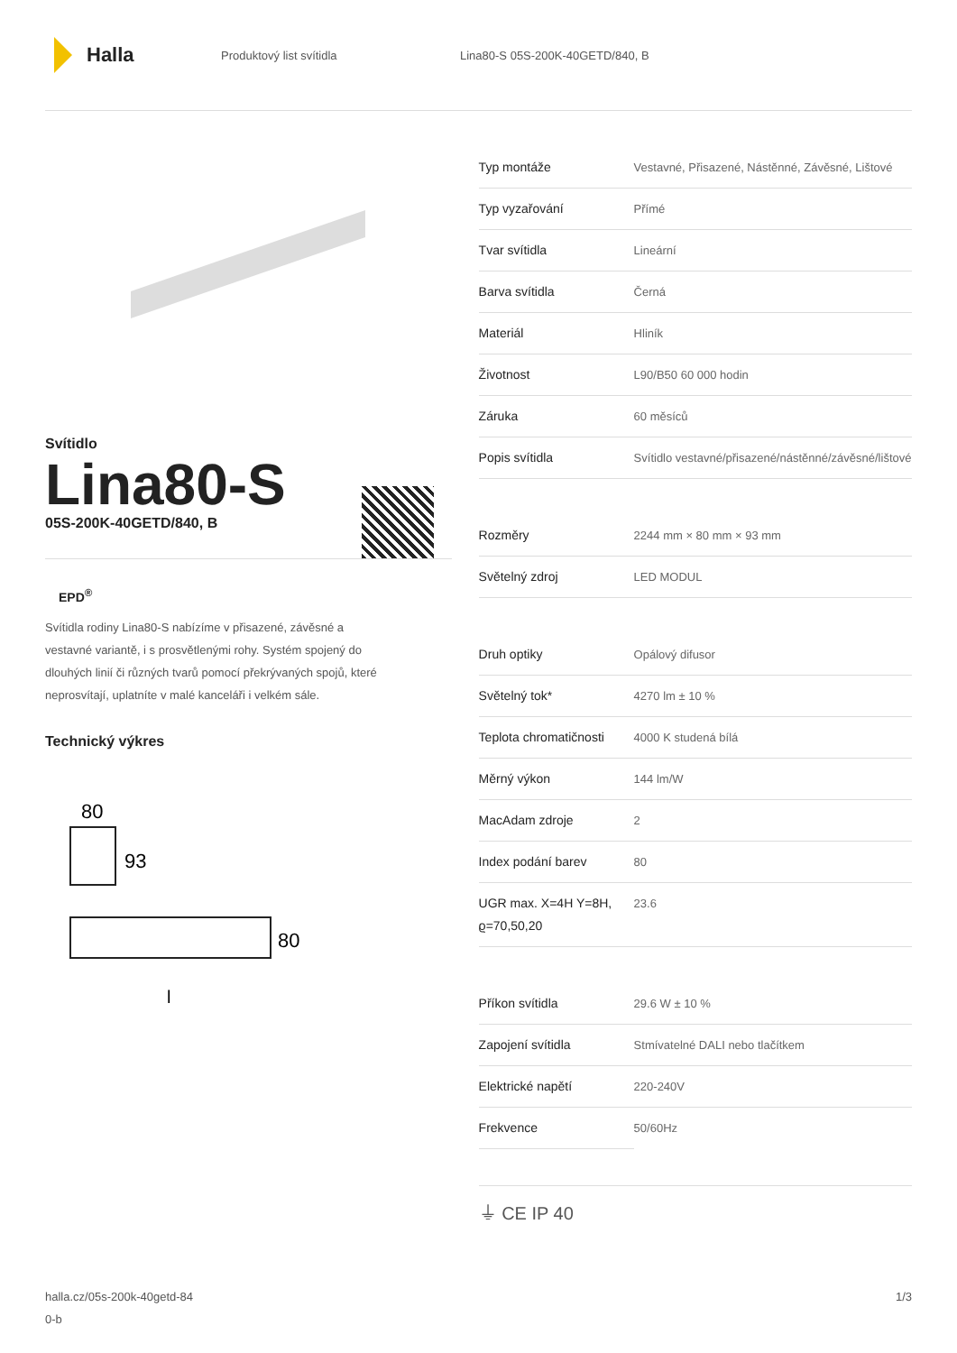Halla
Produktový list svítidla
Lina80-S 05S-200K-40GETD/840, B
Svítidlo
Lina80-S
05S-200K-40GETD/840, B
EPD<sup>®</sup>
Svítidla rodiny Lina80-S nabízíme v přisazené, závěsné a vestavné variantě, i s prosvětlenými rohy. Systém spojený do dlouhých linií či různých tvarů pomocí překrývaných spojů, které neprosvítají, uplatníte v malé kanceláři i velkém sále.
Technický výkres
80
93
80
l
| Typ montáže | Vestavné, Přisazené, Nástěnné, Závěsné, Lištové |
| Typ vyzařování | Přímé |
| Tvar svítidla | Lineární |
| Barva svítidla | Černá |
| Materiál | Hliník |
| Životnost | L90/B50 60 000 hodin |
| Záruka | 60 měsíců |
| Popis svítidla | Svítidlo vestavné/přisazené/nástěnné/závěsné/lištové |
| Rozměry | 2244 mm × 80 mm × 93 mm |
| Světelný zdroj | LED MODUL |
| Druh optiky | Opálový difusor |
| Světelný tok* | 4270 lm ± 10 % |
| Teplota chromatičnosti | 4000 K studená bílá |
| Měrný výkon | 144 lm/W |
| MacAdam zdroje | 2 |
| Index podání barev | 80 |
| UGR max. X=4H Y=8H, ϱ=70,50,20 | 23.6 |
| Příkon svítidla | 29.6 W ± 10 % |
| Zapojení svítidla | Stmívatelné DALI nebo tlačítkem |
| Elektrické napětí | 220-240V |
| Frekvence | 50/60Hz |
⏚ CE IP 40
halla.cz/05s-200k-40getd-84
0-b
1/3